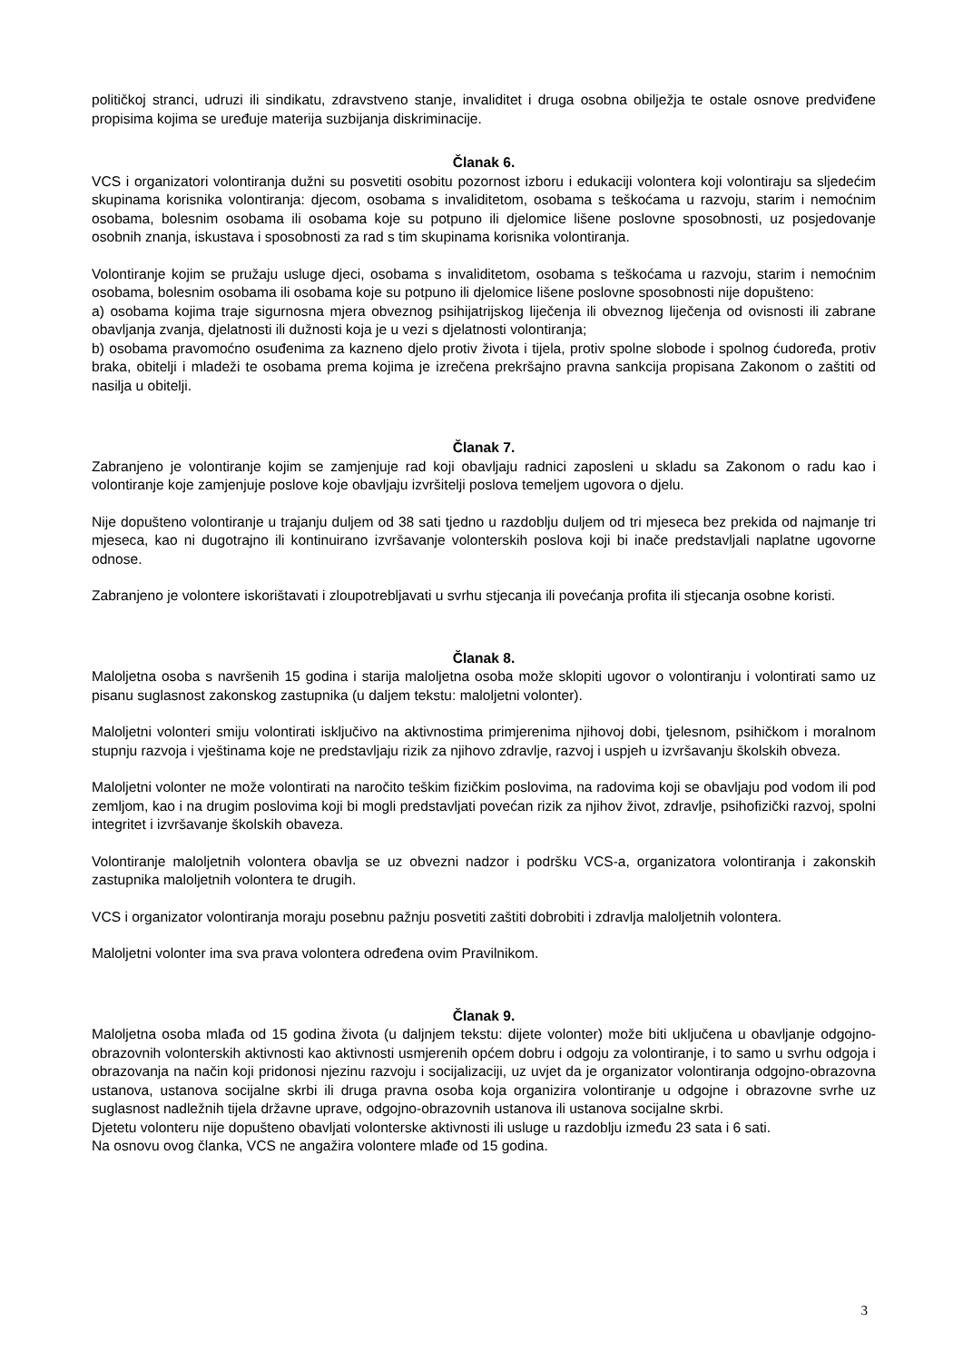političkoj stranci, udruzi ili sindikatu, zdravstveno stanje, invaliditet i druga osobna obilježja te ostale osnove predviđene propisima kojima se uređuje materija suzbijanja diskriminacije.
Članak 6.
VCS i organizatori volontiranja dužni su posvetiti osobitu pozornost izboru i edukaciji volontera koji volontiraju sa sljedećim skupinama korisnika volontiranja: djecom, osobama s invaliditetom, osobama s teškoćama u razvoju, starim i nemoćnim osobama, bolesnim osobama ili osobama koje su potpuno ili djelomice lišene poslovne sposobnosti, uz posjedovanje osobnih znanja, iskustava i sposobnosti za rad s tim skupinama korisnika volontiranja.
Volontiranje kojim se pružaju usluge djeci, osobama s invaliditetom, osobama s teškoćama u razvoju, starim i nemoćnim osobama, bolesnim osobama ili osobama koje su potpuno ili djelomice lišene poslovne sposobnosti nije dopušteno:
a) osobama kojima traje sigurnosna mjera obveznog psihijatrijskog liječenja ili obveznog liječenja od ovisnosti ili zabrane obavljanja zvanja, djelatnosti ili dužnosti koja je u vezi s djelatnosti volontiranja;
b) osobama pravomoćno osuđenima za kazneno djelo protiv života i tijela, protiv spolne slobode i spolnog ćudoređa, protiv braka, obitelji i mladeži te osobama prema kojima je izrečena prekršajno pravna sankcija propisana Zakonom o zaštiti od nasilja u obitelji.
Članak 7.
Zabranjeno je volontiranje kojim se zamjenjuje rad koji obavljaju radnici zaposleni u skladu sa Zakonom o radu kao i volontiranje koje zamjenjuje poslove koje obavljaju izvršitelji poslova temeljem ugovora o djelu.
Nije dopušteno volontiranje u trajanju duljem od 38 sati tjedno u razdoblju duljem od tri mjeseca bez prekida od najmanje tri mjeseca, kao ni dugotrajno ili kontinuirano izvršavanje volonterskih poslova koji bi inače predstavljali naplatne ugovorne odnose.
Zabranjeno je volontere iskorištavati i zloupotrebljavati u svrhu stjecanja ili povećanja profita ili stjecanja osobne koristi.
Članak 8.
Maloljetna osoba s navršenih 15 godina i starija maloljetna osoba može sklopiti ugovor o volontiranju i volontirati samo uz pisanu suglasnost zakonskog zastupnika (u daljem tekstu: maloljetni volonter).
Maloljetni volonteri smiju volontirati isključivo na aktivnostima primjerenima njihovoj dobi, tjelesnom, psihičkom i moralnom stupnju razvoja i vještinama koje ne predstavljaju rizik za njihovo zdravlje, razvoj i uspjeh u izvršavanju školskih obveza.
Maloljetni volonter ne može volontirati na naročito teškim fizičkim poslovima, na radovima koji se obavljaju pod vodom ili pod zemljom, kao i na drugim poslovima koji bi mogli predstavljati povećan rizik za njihov život, zdravlje, psihofizički razvoj, spolni integritet i izvršavanje školskih obaveza.
Volontiranje maloljetnih volontera obavlja se uz obvezni nadzor i podršku VCS-a, organizatora volontiranja i zakonskih zastupnika maloljetnih volontera te drugih.
VCS i organizator volontiranja moraju posebnu pažnju posvetiti zaštiti dobrobiti i zdravlja maloljetnih volontera.
Maloljetni volonter ima sva prava volontera određena ovim Pravilnikom.
Članak 9.
Maloljetna osoba mlađa od 15 godina života (u daljnjem tekstu: dijete volonter) može biti uključena u obavljanje odgojno-obrazovnih volonterskih aktivnosti kao aktivnosti usmjerenih općem dobru i odgoju za volontiranje, i to samo u svrhu odgoja i obrazovanja na način koji pridonosi njezinu razvoju i socijalizaciji, uz uvjet da je organizator volontiranja odgojno-obrazovna ustanova, ustanova socijalne skrbi ili druga pravna osoba koja organizira volontiranje u odgojne i obrazovne svrhe uz suglasnost nadležnih tijela državne uprave, odgojno-obrazovnih ustanova ili ustanova socijalne skrbi.
Djetetu volonteru nije dopušteno obavljati volonterske aktivnosti ili usluge u razdoblju između 23 sata i 6 sati.
Na osnovu ovog članka, VCS ne angažira volontere mlađe od 15 godina.
3